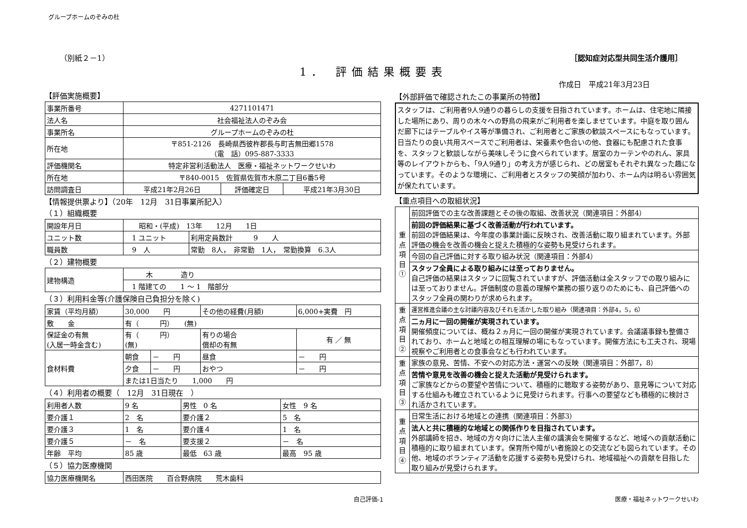グループホームのぞみの杜
（別紙２－1） ［認知症対応型共同生活介護用］
1． 評価結果概要表
作成日　平成21年3月23日
【評価実施概要】
| 事業所番号 | 4271101471 | | |
| 法人名 | 社会福祉法人のぞみ会 | | |
| 事業所名 | グループホームのぞみの杜 | | |
| 所在地 | 〒851-2126 長崎県西彼杵郡長与町吉無田郷1578 （電 話）095-887-3333 | | |
| 評価機関名 | 特定非営利活動法人 医療・福祉ネットワークせいわ | | |
| 所在地 | 〒840-0015 佐賀県佐賀市木原二丁目6番5号 | | |
| 訪問調査日 | 平成21年2月26日 | 評価確定日 | 平成21年3月30日 |
【情報提供票より】（20年　12月　31日事業所記入）
（１）組織概要
| 開設年月日 | 昭和・(平成) 13年 12月 1日 | |
| ユニット数 | 1 ユニット | 利用定員数計 9 人 |
| 職員数 | 9 人 | 常勤 8人， 非常勤 1人， 常勤換算 6.3人 |
（２）建物概要
| 建物構造 | 木 造り |
| | 1 階建ての 1 ～ 1 階部分 |
（３）利用料金等(介護保険自己負担分を除く)
| 家賃（平均月額） | 30,000 円 | | その他の経費(月額) | 6,000+実費 円 |
| 敷 金 | 有（ 円） (無) | | | |
| 保証金の有無 (入居一時金含む) | 有（ 円） (無) | | 有りの場合 償却の有無 | 有 ／ 無 |
| 食材料費 | 朝食 | － 円 | 昼食 | － 円 |
| | 夕食 | － 円 | おやつ | － 円 |
| | または1日当たり 1,000 円 | | | |
（４）利用者の概要（　12月　31日現在　）
| 利用者人数 | 9 名 | 男性 0 名 | 女性 9 名 |
| 要介護１ | 2 名 | 要介護２ | 5 名 |
| 要介護３ | 1 名 | 要介護４ | 1 名 |
| 要介護５ | － 名 | 要支援２ | － 名 |
| 年齢 平均 | 85 歳 | 最低 63 歳 | 最高 95 歳 |
（５）協力医療機関
| 協力医療機関名 | 西田医院 百合野病院 荒木歯科 |
【外部評価で確認されたこの事業所の特徴】
スタッフは、ご利用者9人9通りの暮らしの支援を目指されています。ホームは、住宅地に隣接した場所にあり、周りの木々への野鳥の飛来がご利用者を楽しませています。中庭を取り囲んだ廊下にはテーブルやイス等が準備され、ご利用者とご家族の歓談スペースにもなっています。日当たりの良い共用スペースでご利用者は、栄養素や色合いの他、食器にも配慮された食事を、スタッフと歓談しながら美味しそうに食べられています。居室のカーテンやのれん、家具等のレイアウトからも、「9人9通り」の考え方が感じられ、どの居室もそれぞれ異なった趣になっています。そのような環境に、ご利用者とスタッフの笑顔が加わり、ホーム内は明るい雰囲気が保たれています。
【重点項目への取組状況】
| 重点項目① | 前回評価での主な改善課題とその後の取組、改善状況（関連項目：外部4） |
| | 前回の評価結果に基づく改善活動が行われています。 前回の評価結果は、今年度の事業計画に反映され、改善活動に取り組まれています。外部評価の機会を改善の機会と捉えた積極的な姿勢も見受けられます。 |
| | 今回の自己評価に対する取り組み状況（関連項目：外部4） |
| | スタッフ全員による取り組みには至っておりません。 自己評価の結果はスタッフに回覧されていますが、評価活動は全スタッフでの取り組みには至っておりません。評価制度の意義の理解や業務の振り返りのためにも、自己評価へのスタッフ全員の関わりが求められます。 |
| 重点項目② | 運営推進会議の主な討議内容及びそれを活かした取り組み（関連項目：外部4，5，6） |
| | 二ヵ月に一回の開催が実現されています。 開催頻度については、概ね２ヵ月に一回の開催が実現されています。会議議事録も整備されており、ホームと地域との相互理解の場にもなっています。開催方法にも工夫され、現場視察やご利用者との食事会なども行われています。 |
| 重点項目③ | 家族の意見、苦情、不安への対応方法・運営への反映（関連項目：外部7，8） |
| | 苦情や意見を改善の機会と捉えた活動が見受けられます。 ご家族などからの要望や苦情について、積極的に聴取する姿勢があり、意見等について対応する仕組みも確立されているように見受けられます。行事への要望なども積極的に検討され活かされています。 |
| 重点項目④ | 日常生活における地域との連携（関連項目：外部3） |
| | 法人と共に積極的な地域との関係作りを目指されています。 外部講師を招き、地域の方々向けに法人主催の講演会を開催するなど、地域への貢献活動に積極的に取り組まれています。保育所や障がい者施設との交流なども図られています。その他、地域のボランティア活動を応援する姿勢も見受けられ、地域福祉への貢献を目指した取り組みが見受けられます。 |
自己評価-1 医療・福祉ネットワークせいわ